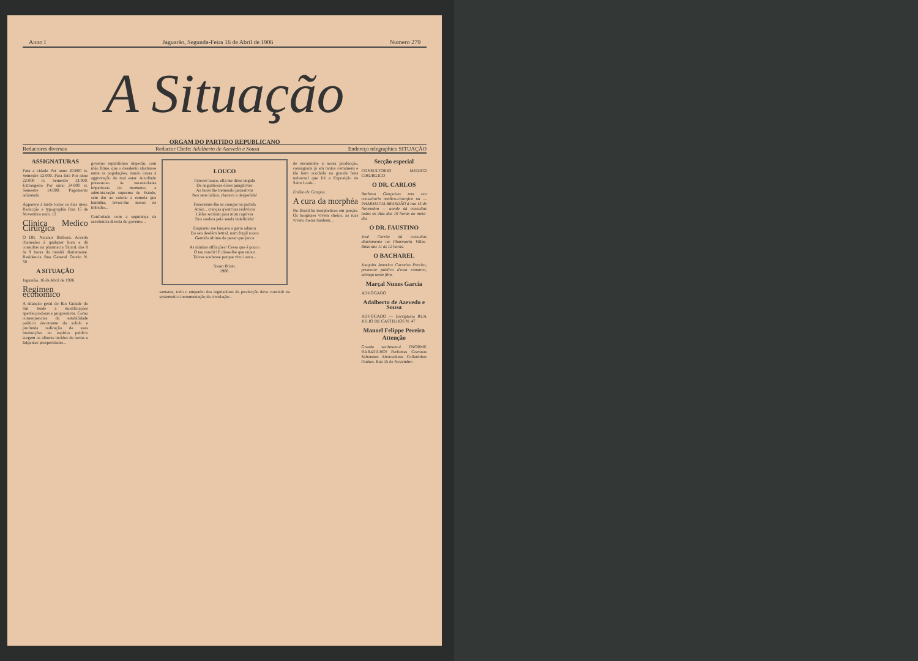Anno I Jaguarão, Segunda-Feira 16 de Abril de 1906 Numero 279
A Situação
ORGAM DO PARTIDO REPUBLICANO
Redactores diversos Redactor Chefe: Adalberto de Azevedo e Souza Endereço telegraphico SITUAÇÃO
ASSIGNATURAS
Para a cidade Por anno 20:000 rs. Semestre 12:000. Para fóra Por anno 22:000 rs. Semestre 13:000. Extrangeiro Por anno 24:000 rs. Semestre 14:000. Pagamento adiantado.
Apparece á tarde todos os dias uteis. Redacção e typographia Rua 15 de Novembro num. 12
Clinica Medico Cirurgica
O DR. Nicanor Barboza. Acceita chamados á qualquer hora e dá consultas na pharmacia Sicard, das 8 ás 9 horas da manhã diariamente. Residencia Rua General Osorio N. 50.
A SITUAÇÃO
Jaguarão, 16 de Abril de 1906
Regimen economico
A situação geral do Rio Grande do Sul tende a modificações aperfeiçoadoras e progressivas. Como consequencias da estabilidade politica decorrente da solida e profunda radicação de suas instituições no espirito publico surgem os albores lucidos de novas e fulgentes prosperidades...
governo republicano impediu, com mão firme, que o desalento alastrasse entre as populações, dando causa á aggravação do mal estar. Acudindo pressuroso ás necessidades imperiosas do momento, a administração suprema do Estado, sem dar ao colono a esmola que humilha, levou-lhe meios de trabalho...
Confortado com a segurança da assistencia directa do governo...
LOUCO
Pareces louco, ella me disse ungida
De angustiosas dôres pungitivas:
As faces lhe tremendo pensativas
Nos seus labios, chorava a despedida!
Feneceram-lhe as crenças na partida
Atróz... crenças q'outr'ora redivivas
Lêdas sorriam para mim captivas
Dos sonhos pela senda indefinida!
Enquanto me lançava a garra adunca
Do seu desdém lettral, num fragil rouco
Gemido ultimo de pezar que junca
As minhas afflicções! Cessa que é pouco
O teu rancôr! E disse-lhe que nunca
Talvez soubesse porque vivo louco...
Souza Britto.
1906.
samente, todo o empenho dos reguladores da producção deve consistir na systematica incrementação da circulação...
de encaminhe a nossa producção, consagrada já em tantos certamens e tão bem acolhida na grande feira universal que foi a Exposição de Saint Louis...
Emilio de Campos.
A cura da morphéa
No Brasil ha morpheticos em porção. Os hospitaes vivem cheios, as ruas vivem cheias tambem...
Secção especial
CONSULTORIO MEDICO CIRURGICO
O DR. CARLOS
Barbosa Gonçalves tem seu consultorio medico-cirurgico na — PHARMACIA BRANDÃO á rua 15 de Novembro — aonde dá consultas todos os dias das 10 horas ao meio-dia
O DR. FAUSTINO
José Corrêa dá consultas diariamente na Pharmacia Villas-Bôas das 11 ás 12 horas.
O BACHAREL
Joaquim Americo Carneiro Pereira, promotor publico d'esta comarca, advoga neste fôro.
Marçal Nunes Garcia
ADVOGADO
Adalberto de Azevedo e Sousa
ADVOGADO — Escriptorio RUA JULIO DE CASTILHOS N. 47
Manoel Felippe Pereira
Attenção
Grande sortimento! ENORME BARATILHO! Perfumes Gravatas Sabonetes Abotoaduras Collarinhos Panhos. Rua 15 de Novembro